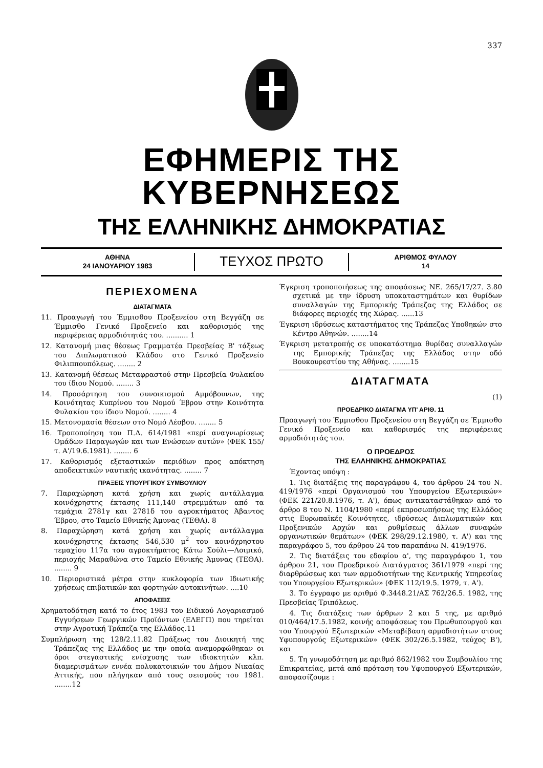337
ΕΦΗΜΕΡΙΣ ΤΗΣ ΚΥΒΕΡΝΗΣΕΩΣ
ΤΗΣ ΕΛΛΗΝΙΚΗΣ ΔΗΜΟΚΡΑΤΙΑΣ
ΑΘΗΝΑ
24 ΙΑΝΟΥΑΡΙΟΥ 1983
ΤΕΥΧΟΣ ΠΡΩΤΟ
ΑΡΙΘΜΟΣ ΦΥΛΛΟΥ
14
ΠΕΡΙΕΧΟΜΕΝΑ
ΔΙΑΤΑΓΜΑΤΑ
11. Προαγωγή του Έμμισθου Προξενείου στη Βεγγάζη σε Έμμισθο Γενικό Προξενείο και καθορισμός της περιφέρειας αρμοδιότητάς του. .......... 1
12. Κατανομή μιας θέσεως Γραμματέα Πρεσβείας Β' τάξεως του Διπλωματικού Κλάδου στο Γενικό Προξενείο Φιλιππουπόλεως. ........ 2
13. Κατανομή θέσεως Μεταφραστού στην Πρεσβεία Φυλακίου του ίδιου Νομού. ........ 3
14. Προσάρτηση του συνοικισμού Αμμόβουνων, της Κοινότητας Κυπρίνου του Νομού Έβρου στην Κοινότητα Φυλακίου του ίδιου Νομού. ........ 4
15. Μετονομασία θέσεων στο Νομό Λέσβου. ........ 5
16. Τροποποίηση του Π.Δ. 614/1981 «περί αναγνωρίσεως Ομάδων Παραγωγών και των Ενώσεων αυτών» (ΦΕΚ 155/τ. Α'/19.6.1981). ........ 6
17. Καθορισμός εξεταστικών περιόδων προς απόκτηση αποδεικτικών ναυτικής ικανότητας. ........ 7
ΠΡΑΞΕΙΣ ΥΠΟΥΡΓΙΚΟΥ ΣΥΜΒΟΥΛΙΟΥ
7. Παραχώρηση κατά χρήση και χωρίς αντάλλαγμα κοινόχρηστης έκτασης 111,140 στρεμμάτων από τα τεμάχια 2781γ και 2781δ του αγροκτήματος Άβαντος Έβρου, στο Ταμείο Εθνικής Άμυνας (ΤΕΘΑ). 8
8. Παραχώρηση κατά χρήση και χωρίς αντάλλαγμα κοινόχρηστης έκτασης 546,530 μ<sup>2</sup> του κοινόχρηστου τεμαχίου 117α του αγροκτήματος Κάτω Σούλι—Λοιμικό, περιοχής Μαραθώνα στο Ταμείο Εθνικής Άμυνας (ΤΕΘΑ). ........ 9
10. Περιοριστικά μέτρα στην κυκλοφορία των Ιδιωτικής χρήσεως επιβατικών και φορτηγών αυτοκινήτων. ....10
ΑΠΟΦΑΣΕΙΣ
Χρηματοδότηση κατά το έτος 1983 του Ειδικού Λογαριασμού Εγγυήσεων Γεωργικών Προϊόντων (ΕΛΕΓΠ) που τηρείται στην Αγροτική Τράπεζα της Ελλάδος.11
Συμπλήρωση της 128/2.11.82 Πράξεως του Διοικητή της Τράπεζας της Ελλάδος με την οποία αναμορφώθηκαν οι όροι στεγαστικής ενίσχυσης των ιδιοκτητών κλπ. διαμερισμάτων εννέα πολυκατοικιών του Δήμου Νικαίας Αττικής, που πλήγηκαν από τους σεισμούς του 1981. ........12
Έγκριση τροποποιήσεως της αποφάσεως ΝΕ. 265/17/27. 3.80 σχετικά με την ίδρυση υποκαταστημάτων και θυρίδων συναλλαγών της Εμπορικής Τράπεζας της Ελλάδος σε διάφορες περιοχές της Χώρας. ......13
Έγκριση ιδρύσεως καταστήματος της Τράπεζας Υποθηκών στο Κέντρο Αθηνών. ........14
Έγκριση μετατροπής σε υποκατάστημα θυρίδας συναλλαγών της Εμπορικής Τράπεζας της Ελλάδος στην οδό Βουκουρεστίου της Αθήνας. ........15
ΔΙΑΤΑΓΜΑΤΑ
(1)
ΠΡΟΕΔΡΙΚΟ ΔΙΑΤΑΓΜΑ ΥΠ' ΑΡΙΘ. 11
Προαγωγή του Έμμισθου Προξενείου στη Βεγγάζη σε Έμμισθο Γενικό Προξενείο και καθορισμός της περιφέρειας αρμοδιότητάς του.
Ο ΠΡΟΕΔΡΟΣ
ΤΗΣ ΕΛΛΗΝΙΚΗΣ ΔΗΜΟΚΡΑΤΙΑΣ
Έχοντας υπόψη :
1. Τις διατάξεις της παραγράφου 4, του άρθρου 24 του Ν. 419/1976 «περί Οργανισμού του Υπουργείου Εξωτερικών» (ΦΕΚ 221/20.8.1976, τ. Α'), όπως αντικαταστάθηκαν από το άρθρο 8 του Ν. 1104/1980 «περί εκπροσωπήσεως της Ελλάδος στις Ευρωπαϊκές Κοινότητες, ιδρύσεως Διπλωματικών και Προξενικών Αρχών και ρυθμίσεως άλλων συναφών οργανωτικών θεμάτων» (ΦΕΚ 298/29.12.1980, τ. Α') και της παραγράφου 5, του άρθρου 24 του παραπάνω Ν. 419/1976.
2. Τις διατάξεις του εδαφίου α', της παραγράφου 1, του άρθρου 21, του Προεδρικού Διατάγματος 361/1979 «περί της διαρθρώσεως και των αρμοδιοτήτων της Κεντρικής Υπηρεσίας του Υπουργείου Εξωτερικών» (ΦΕΚ 112/19.5. 1979, τ. Α').
3. Το έγγραφο με αριθμό Φ.3448.21/ΑΣ 762/26.5. 1982, της Πρεσβείας Τριπόλεως.
4. Τις διατάξεις των άρθρων 2 και 5 της, με αριθμό 010/464/17.5.1982, κοινής αποφάσεως του Πρωθυπουργού και του Υπουργού Εξωτερικών «Μεταβίβαση αρμοδιοτήτων στους Υφυπουργούς Εξωτερικών» (ΦΕΚ 302/26.5.1982, τεύχος Β'), και
5. Τη γνωμοδότηση με αριθμό 862/1982 του Συμβουλίου της Επικρατείας, μετά από πρόταση του Υφυπουργού Εξωτερικών, αποφασίζουμε :